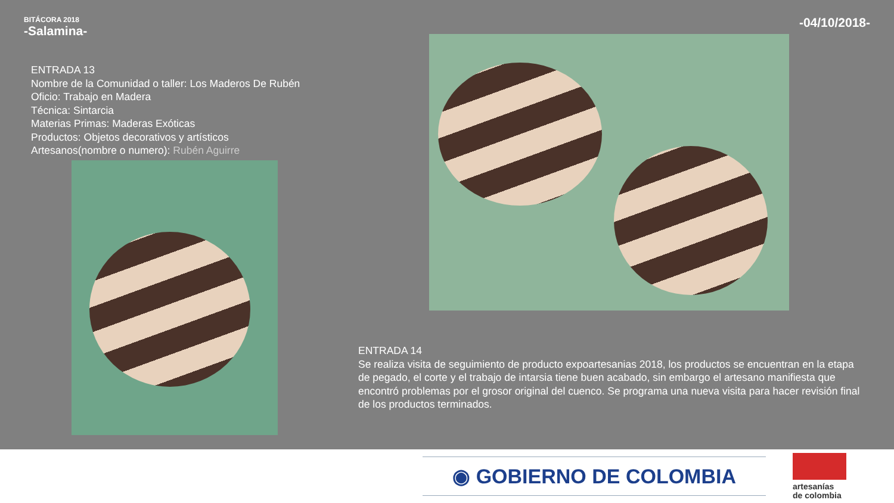BITÁCORA 2018
-Salamina-
-04/10/2018-
ENTRADA 13
Nombre de la Comunidad o taller: Los Maderos De Rubén
Oficio: Trabajo en Madera
Técnica: Sintarcia
Materias Primas: Maderas Exóticas
Productos: Objetos decorativos y artísticos
Artesanos(nombre o numero): Rubén Aguirre
ENTRADA 14
Se realiza visita de seguimiento de producto expoartesanias 2018, los productos se encuentran en la etapa de pegado, el corte y el trabajo de intarsia tiene buen acabado, sin embargo el artesano manifiesta que encontró problemas por el grosor original del cuenco. Se programa una nueva visita para hacer revisión final de los productos terminados.
◉ GOBIERNO DE COLOMBIA
artesanías
de colombia